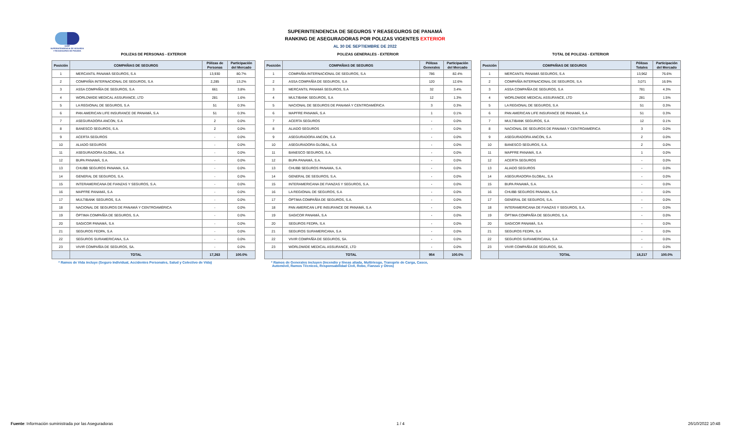SSRP
SUPERINTENDENCIA DE SEGUROS
Y REASEGUROS DE PANAMÁ
SUPERINTENDENCIA DE SEGUROS Y REASEGUROS DE PANAMÁ
RANKING DE ASEGURADORAS POR POLIZAS VIGENTES EXTERIOR
AL 30 DE SEPTIEMBRE DE 2022
POLIZAS DE PERSONAS - EXTERIOR
| Posición | COMPAÑIAS DE SEGUROS | Pólizas de Personas | Participación del Mercado |
| --- | --- | --- | --- |
| 1 | MERCANTIL PANAMÁ SEGUROS, S.A | 13,930 | 80.7% |
| 2 | COMPAÑÍA INTERNACIONAL DE SEGUROS, S.A | 2,285 | 13.2% |
| 3 | ASSA COMPAÑÍA DE SEGUROS, S.A | 661 | 3.8% |
| 4 | WORLDWIDE MEDICAL ASSURANCE, LTD | 281 | 1.6% |
| 5 | LA REGIONAL DE SEGUROS, S.A | 51 | 0.3% |
| 6 | PAN AMERICAN LIFE INSURANCE DE PANAMÁ, S.A | 51 | 0.3% |
| 7 | ASEGURADORA ANCON, S.A | 2 | 0.0% |
| 8 | BANESCO SEGUROS, S.A. | 2 | 0.0% |
| 9 | ACERTA SEGUROS | - | 0.0% |
| 10 | ALIADO SEGUROS | - | 0.0% |
| 11 | ASEGURADORA GLOBAL, S.A | - | 0.0% |
| 12 | BUPA PANAMÁ, S.A. | - | 0.0% |
| 13 | CHUBB SEGUROS PANAMA, S.A. | - | 0.0% |
| 14 | GENERAL DE SEGUROS, S.A. | - | 0.0% |
| 15 | INTERAMERICANA DE FIANZAS Y SEGUROS, S.A. | - | 0.0% |
| 16 | MAPFRE PANAMÁ, S.A | - | 0.0% |
| 17 | MULTIBANK SEGUROS, S.A | - | 0.0% |
| 18 | NACIONAL DE SEGUROS DE PANAMÁ Y CENTROAMÉRICA | - | 0.0% |
| 19 | ÓPTIMA COMPAÑÍA DE SEGUROS, S.A. | - | 0.0% |
| 20 | SAGICOR PANAMÁ, S.A | - | 0.0% |
| 21 | SEGUROS FEDPA, S.A | - | 0.0% |
| 22 | SEGUROS SURAMERICANA, S.A | - | 0.0% |
| 23 | VIVIR COMPAÑÍA DE SEGUROS, SA. | - | 0.0% |
| | TOTAL | 17,263 | 100.0% |
* Ramos de Vida incluye (Seguro Individual, Accidentes Personales, Salud y Colectivo de Vida)
POLIZAS GENERALES - EXTERIOR
| Posición | COMPAÑIAS DE SEGUROS | Pólizas Generales | Participación del Mercado |
| --- | --- | --- | --- |
| 1 | COMPAÑÍA INTERNACIONAL DE SEGUROS, S.A | 786 | 82.4% |
| 2 | ASSA COMPAÑÍA DE SEGUROS, S.A | 120 | 12.6% |
| 3 | MERCANTIL PANAMÁ SEGUROS, S.A | 32 | 3.4% |
| 4 | MULTIBANK SEGUROS, S.A | 12 | 1.3% |
| 5 | NACIONAL DE SEGUROS DE PANAMÁ Y CENTROAMÉRICA | 3 | 0.3% |
| 6 | MAPFRE PANAMÁ, S.A | 1 | 0.1% |
| 7 | ACERTA SEGUROS | - | 0.0% |
| 8 | ALIADO SEGUROS | - | 0.0% |
| 9 | ASEGURADORA ANCON, S.A | - | 0.0% |
| 10 | ASEGURADORA GLOBAL, S.A | - | 0.0% |
| 11 | BANESCO SEGUROS, S.A. | - | 0.0% |
| 12 | BUPA PANAMÁ, S.A. | - | 0.0% |
| 13 | CHUBB SEGUROS PANAMA, S.A. | - | 0.0% |
| 14 | GENERAL DE SEGUROS, S.A. | - | 0.0% |
| 15 | INTERAMERICANA DE FIANZAS Y SEGUROS, S.A. | - | 0.0% |
| 16 | LA REGIONAL DE SEGUROS, S.A | - | 0.0% |
| 17 | ÓPTIMA COMPAÑÍA DE SEGUROS, S.A. | - | 0.0% |
| 18 | PAN AMERICAN LIFE INSURANCE DE PANAMÁ, S.A | - | 0.0% |
| 19 | SAGICOR PANAMÁ, S.A | - | 0.0% |
| 20 | SEGUROS FEDPA, S.A | - | 0.0% |
| 21 | SEGUROS SURAMERICANA, S.A | - | 0.0% |
| 22 | VIVIR COMPAÑÍA DE SEGUROS, SA. | - | 0.0% |
| 23 | WORLDWIDE MEDICAL ASSURANCE, LTD | - | 0.0% |
| | TOTAL | 954 | 100.0% |
* Ramos de Generales incluyen (Incendio y líneas aliada, Multiriesgo, Transprte de Carga, Casco,
Automóvil, Ramos Técnicos, Responsabilidad Civil, Robo, Fianzas y Otros)
TOTAL DE POLIZAS - EXTERIOR
| Posición | COMPAÑIAS DE SEGUROS | Pólizas Totales | Participación del Mercado |
| --- | --- | --- | --- |
| 1 | MERCANTIL PANAMÁ SEGUROS, S.A | 13,962 | 76.6% |
| 2 | COMPAÑÍA INTERNACIONAL DE SEGUROS, S.A | 3,071 | 16.9% |
| 3 | ASSA COMPAÑÍA DE SEGUROS, S.A | 781 | 4.3% |
| 4 | WORLDWIDE MEDICAL ASSURANCE, LTD | 281 | 1.5% |
| 5 | LA REGIONAL DE SEGUROS, S.A | 51 | 0.3% |
| 6 | PAN AMERICAN LIFE INSURANCE DE PANAMÁ, S.A | 51 | 0.3% |
| 7 | MULTIBANK SEGUROS, S.A | 12 | 0.1% |
| 8 | NACIONAL DE SEGUROS DE PANAMÁ Y CENTROAMÉRICA | 3 | 0.0% |
| 9 | ASEGURADORA ANCON, S.A | 2 | 0.0% |
| 10 | BANESCO SEGUROS, S.A. | 2 | 0.0% |
| 11 | MAPFRE PANAMÁ, S.A | 1 | 0.0% |
| 12 | ACERTA SEGUROS | - | 0.0% |
| 13 | ALIADO SEGUROS | - | 0.0% |
| 14 | ASEGURADORA GLOBAL, S.A | - | 0.0% |
| 15 | BUPA PANAMÁ, S.A. | - | 0.0% |
| 16 | CHUBB SEGUROS PANAMA, S.A. | - | 0.0% |
| 17 | GENERAL DE SEGUROS, S.A. | - | 0.0% |
| 18 | INTERAMERICANA DE FIANZAS Y SEGUROS, S.A. | - | 0.0% |
| 19 | ÓPTIMA COMPAÑÍA DE SEGUROS, S.A. | - | 0.0% |
| 20 | SAGICOR PANAMÁ, S.A | - | 0.0% |
| 21 | SEGUROS FEDPA, S.A | - | 0.0% |
| 22 | SEGUROS SURAMERICANA, S.A | - | 0.0% |
| 23 | VIVIR COMPAÑÍA DE SEGUROS, SA. | - | 0.0% |
| | TOTAL | 18,217 | 100.0% |
Fuente: Información suministrada por las Aseguradoras 1 / 4 26/10/2022 10:48